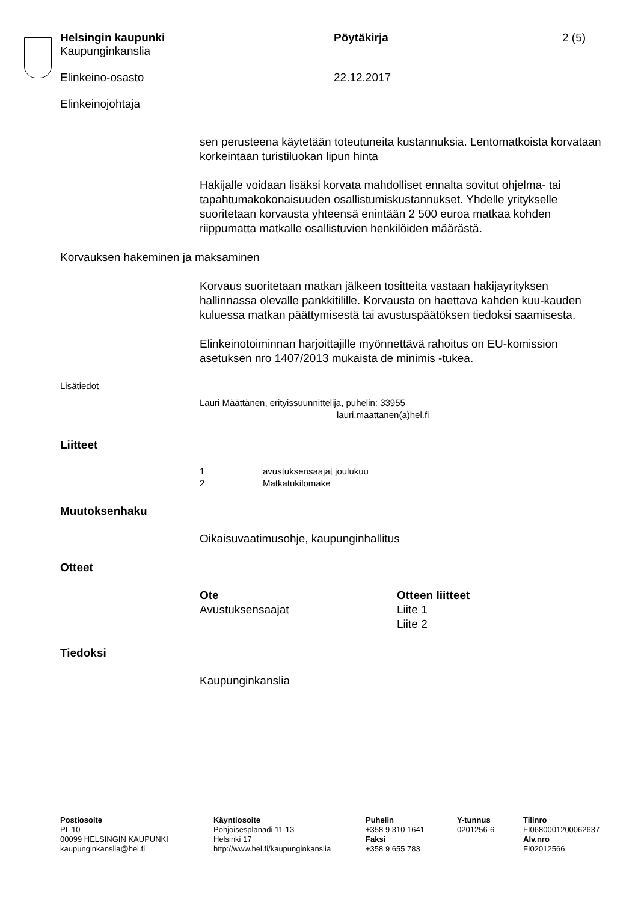Helsingin kaupunki
Kaupunginkanslia
Pöytäkirja 2 (5)
Elinkeino-osasto 22.12.2017
Elinkeinojohtaja
sen perusteena käytetään toteutuneita kustannuksia. Lentomatkoista korvataan korkeintaan turistiluokan lipun hinta
Hakijalle voidaan lisäksi korvata mahdolliset ennalta sovitut ohjelma- tai tapahtumakokonaisuuden osallistumiskustannukset. Yhdelle yritykselle suoritetaan korvausta yhteensä enintään 2 500 euroa matkaa kohden riippumatta matkalle osallistuvien henkilöiden määrästä.
Korvauksen hakeminen ja maksaminen
Korvaus suoritetaan matkan jälkeen tositteita vastaan hakijayrityksen hallinnassa olevalle pankkitilille. Korvausta on haettava kahden kuu-kauden kuluessa matkan päättymisestä tai avustuspäätöksen tiedoksi saamisesta.
Elinkeinotoiminnan harjoittajille myönnettävä rahoitus on EU-komission asetuksen nro 1407/2013 mukaista de minimis -tukea.
Lisätiedot
Lauri Määttänen, erityissuunnittelija, puhelin: 33955
lauri.maattanen(a)hel.fi
Liitteet
1 avustuksensaajat joulukuu
2 Matkatukilomake
Muutoksenhaku
Oikaisuvaatimusohje, kaupunginhallitus
Otteet
Ote
Avustuksensaajat
Otteen liitteet
Liite 1
Liite 2
Tiedoksi
Kaupunginkanslia
Postiosoite
PL 10
00099 HELSINGIN KAUPUNKI
kaupunginkanslia@hel.fi
Käyntiosoite
Pohjoisesplanadi 11-13
Helsinki 17
http://www.hel.fi/kaupunginkanslia
Puhelin
+358 9 310 1641
Faksi
+358 9 655 783
Y-tunnus
0201256-6
Tilinro
FI0680001200062637
Alv.nro
FI02012566